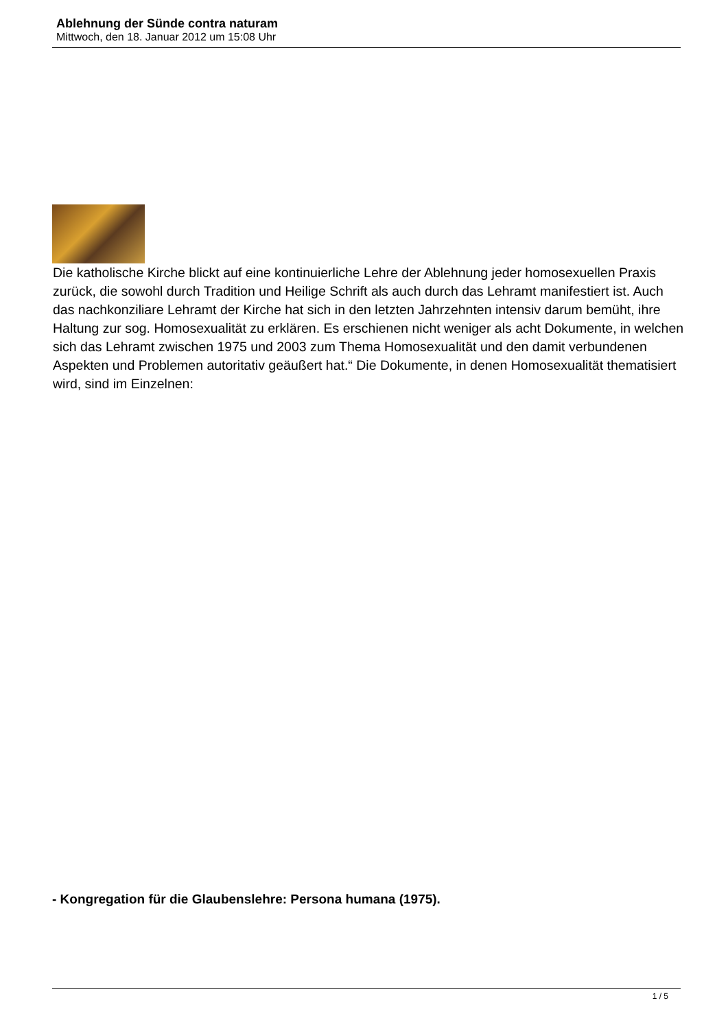Ablehnung der Sünde contra naturam
Mittwoch, den 18. Januar 2012 um 15:08 Uhr
Die katholische Kirche blickt auf eine kontinuierliche Lehre der Ablehnung jeder homosexuellen Praxis zurück, die sowohl durch Tradition und Heilige Schrift als auch durch das Lehramt manifestiert ist. Auch das nachkonziliare Lehramt der Kirche hat sich in den letzten Jahrzehnten intensiv darum bemüht, ihre Haltung zur sog. Homosexualität zu erklären. Es erschienen nicht weniger als acht Dokumente, in welchen sich das Lehramt zwischen 1975 und 2003 zum Thema Homosexualität und den damit verbundenen Aspekten und Problemen autoritativ geäußert hat.“ Die Dokumente, in denen Homosexualität thematisiert wird, sind im Einzelnen:
- Kongregation für die Glaubenslehre: Persona humana (1975).
1 / 5